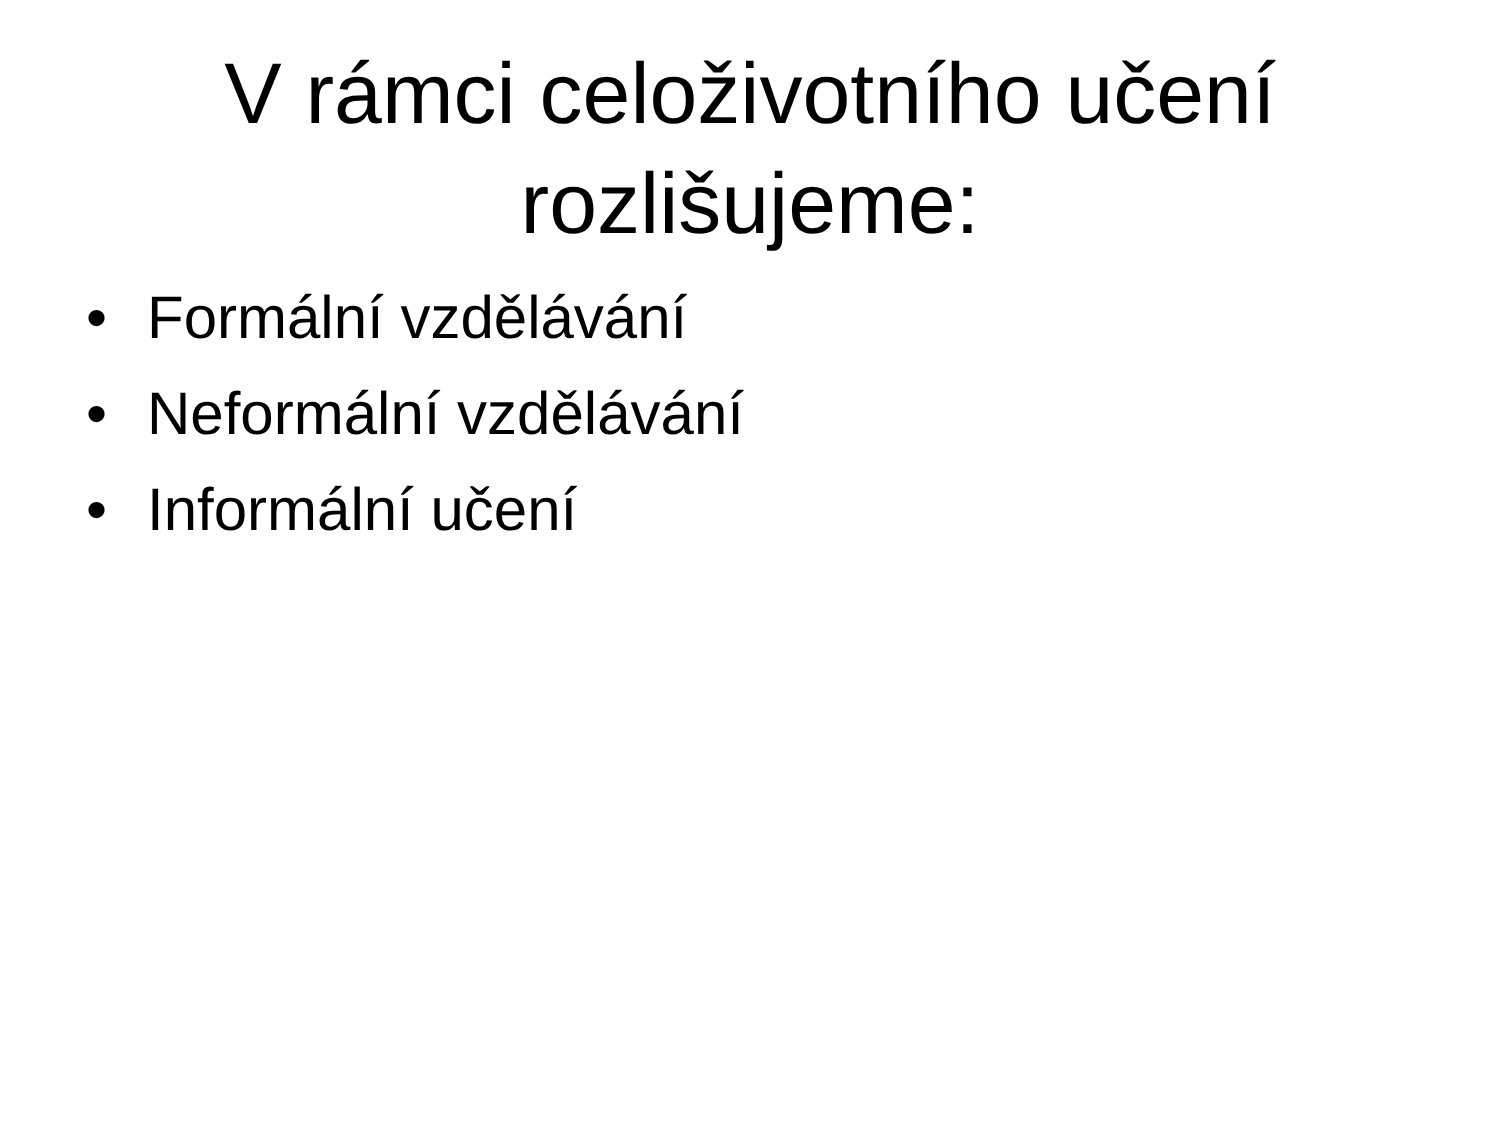V rámci celoživotního učení
rozlišujeme:
• Formální vzdělávání
• Neformální vzdělávání
• Informální učení